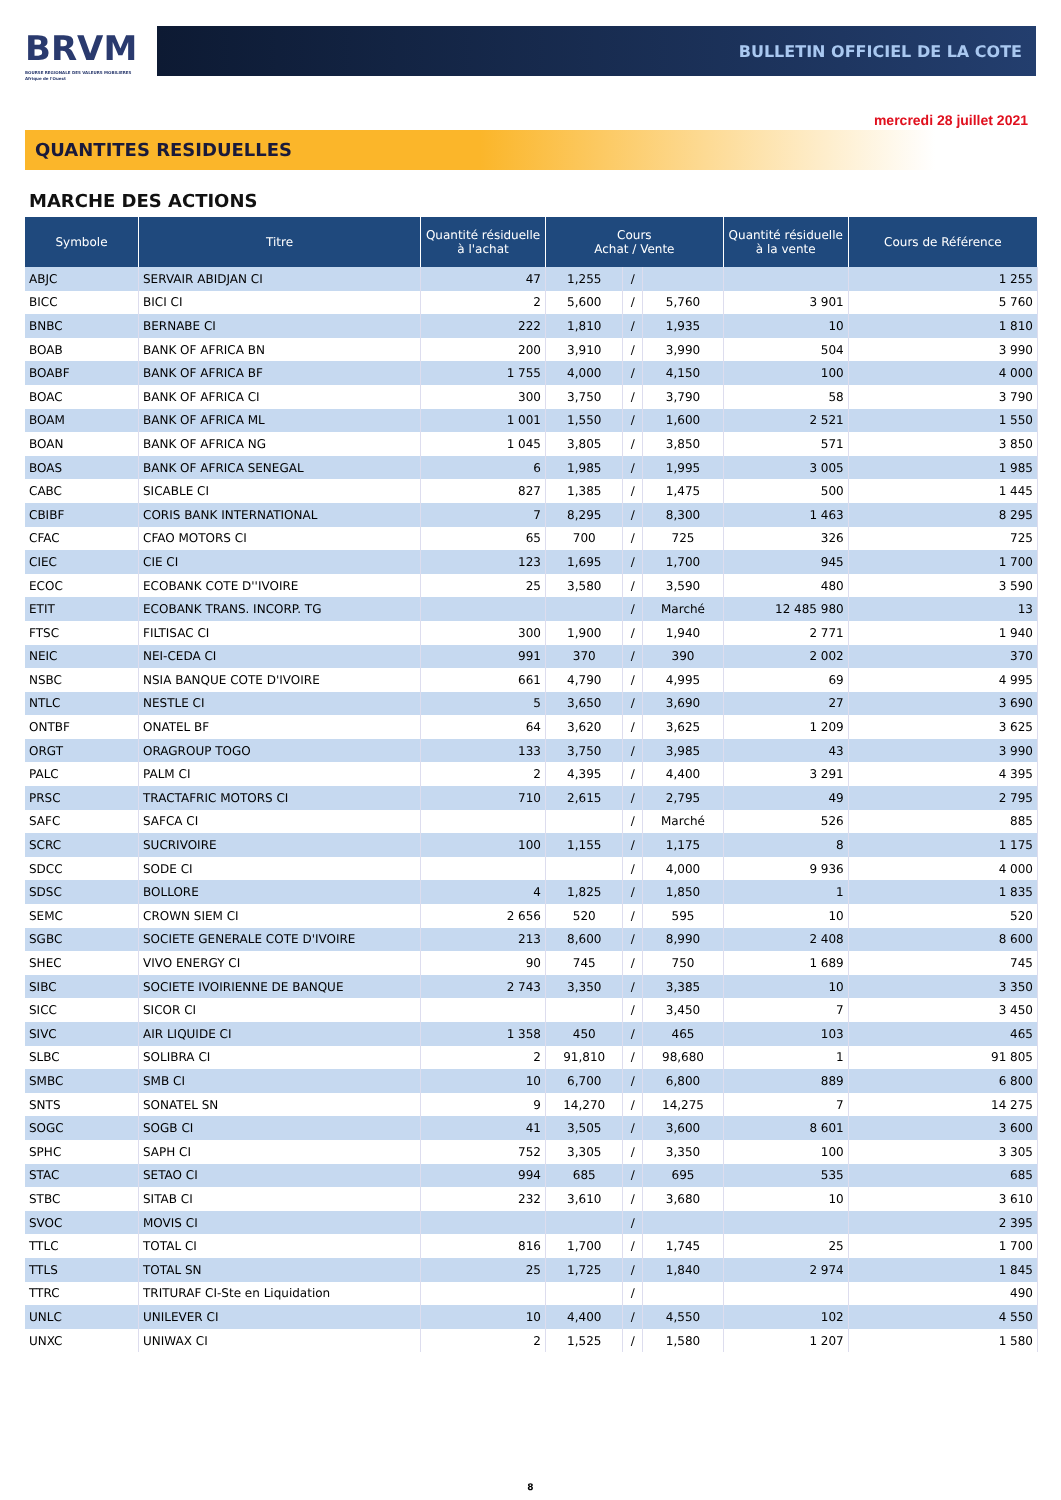BRVM
BOURSE REGIONALE DES VALEURS MOBILIERES
Afrique de l'Ouest
BULLETIN OFFICIEL DE LA COTE
mercredi 28 juillet 2021
QUANTITES RESIDUELLES
MARCHE DES ACTIONS
| Symbole | Titre | Quantité résiduelle à l'achat | Cours Achat / Vente | | | Quantité résiduelle à la vente | Cours de Référence |
| --- | --- | --- | --- | --- | --- | --- | --- |
| ABJC | SERVAIR ABIDJAN CI | 47 | 1,255 | / | | | 1 255 |
| BICC | BICI CI | 2 | 5,600 | / | 5,760 | 3 901 | 5 760 |
| BNBC | BERNABE CI | 222 | 1,810 | / | 1,935 | 10 | 1 810 |
| BOAB | BANK OF AFRICA BN | 200 | 3,910 | / | 3,990 | 504 | 3 990 |
| BOABF | BANK OF AFRICA BF | 1 755 | 4,000 | / | 4,150 | 100 | 4 000 |
| BOAC | BANK OF AFRICA CI | 300 | 3,750 | / | 3,790 | 58 | 3 790 |
| BOAM | BANK OF AFRICA ML | 1 001 | 1,550 | / | 1,600 | 2 521 | 1 550 |
| BOAN | BANK OF AFRICA NG | 1 045 | 3,805 | / | 3,850 | 571 | 3 850 |
| BOAS | BANK OF AFRICA SENEGAL | 6 | 1,985 | / | 1,995 | 3 005 | 1 985 |
| CABC | SICABLE CI | 827 | 1,385 | / | 1,475 | 500 | 1 445 |
| CBIBF | CORIS BANK INTERNATIONAL | 7 | 8,295 | / | 8,300 | 1 463 | 8 295 |
| CFAC | CFAO MOTORS CI | 65 | 700 | / | 725 | 326 | 725 |
| CIEC | CIE CI | 123 | 1,695 | / | 1,700 | 945 | 1 700 |
| ECOC | ECOBANK COTE D''IVOIRE | 25 | 3,580 | / | 3,590 | 480 | 3 590 |
| ETIT | ECOBANK TRANS. INCORP. TG | | | / | Marché | 12 485 980 | 13 |
| FTSC | FILTISAC CI | 300 | 1,900 | / | 1,940 | 2 771 | 1 940 |
| NEIC | NEI-CEDA CI | 991 | 370 | / | 390 | 2 002 | 370 |
| NSBC | NSIA BANQUE COTE D'IVOIRE | 661 | 4,790 | / | 4,995 | 69 | 4 995 |
| NTLC | NESTLE CI | 5 | 3,650 | / | 3,690 | 27 | 3 690 |
| ONTBF | ONATEL BF | 64 | 3,620 | / | 3,625 | 1 209 | 3 625 |
| ORGT | ORAGROUP TOGO | 133 | 3,750 | / | 3,985 | 43 | 3 990 |
| PALC | PALM CI | 2 | 4,395 | / | 4,400 | 3 291 | 4 395 |
| PRSC | TRACTAFRIC MOTORS CI | 710 | 2,615 | / | 2,795 | 49 | 2 795 |
| SAFC | SAFCA CI | | | / | Marché | 526 | 885 |
| SCRC | SUCRIVOIRE | 100 | 1,155 | / | 1,175 | 8 | 1 175 |
| SDCC | SODE CI | | | / | 4,000 | 9 936 | 4 000 |
| SDSC | BOLLORE | 4 | 1,825 | / | 1,850 | 1 | 1 835 |
| SEMC | CROWN SIEM CI | 2 656 | 520 | / | 595 | 10 | 520 |
| SGBC | SOCIETE GENERALE COTE D'IVOIRE | 213 | 8,600 | / | 8,990 | 2 408 | 8 600 |
| SHEC | VIVO ENERGY CI | 90 | 745 | / | 750 | 1 689 | 745 |
| SIBC | SOCIETE IVOIRIENNE DE BANQUE | 2 743 | 3,350 | / | 3,385 | 10 | 3 350 |
| SICC | SICOR CI | | | / | 3,450 | 7 | 3 450 |
| SIVC | AIR LIQUIDE CI | 1 358 | 450 | / | 465 | 103 | 465 |
| SLBC | SOLIBRA CI | 2 | 91,810 | / | 98,680 | 1 | 91 805 |
| SMBC | SMB CI | 10 | 6,700 | / | 6,800 | 889 | 6 800 |
| SNTS | SONATEL SN | 9 | 14,270 | / | 14,275 | 7 | 14 275 |
| SOGC | SOGB CI | 41 | 3,505 | / | 3,600 | 8 601 | 3 600 |
| SPHC | SAPH CI | 752 | 3,305 | / | 3,350 | 100 | 3 305 |
| STAC | SETAO CI | 994 | 685 | / | 695 | 535 | 685 |
| STBC | SITAB CI | 232 | 3,610 | / | 3,680 | 10 | 3 610 |
| SVOC | MOVIS CI | | | / | | | 2 395 |
| TTLC | TOTAL CI | 816 | 1,700 | / | 1,745 | 25 | 1 700 |
| TTLS | TOTAL SN | 25 | 1,725 | / | 1,840 | 2 974 | 1 845 |
| TTRC | TRITURAF CI-Ste en Liquidation | | | / | | | 490 |
| UNLC | UNILEVER CI | 10 | 4,400 | / | 4,550 | 102 | 4 550 |
| UNXC | UNIWAX CI | 2 | 1,525 | / | 1,580 | 1 207 | 1 580 |
8